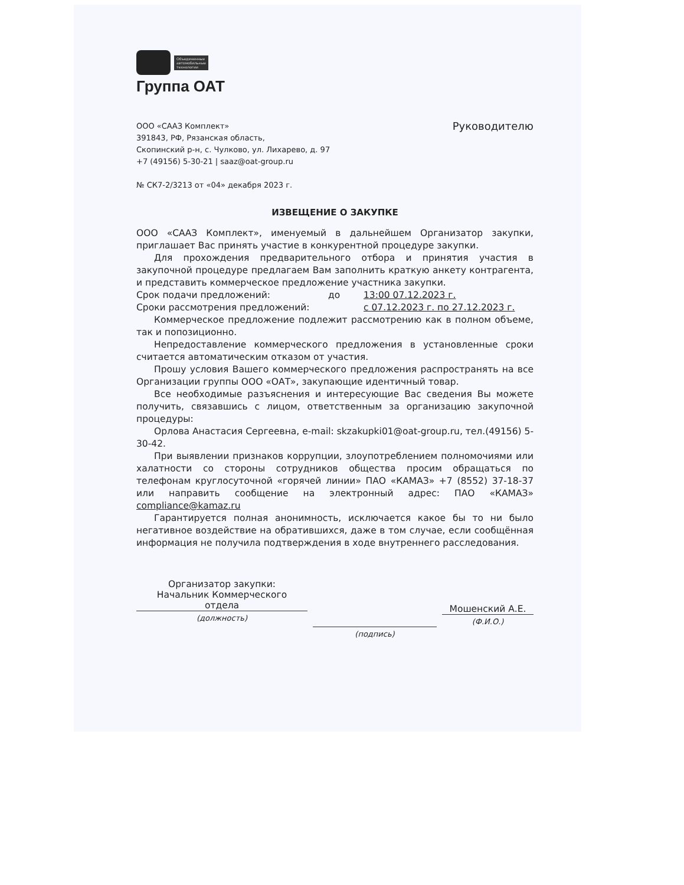Объединенные
автомобильные
технологии
Группа ОАТ
ООО «СААЗ Комплект»
391843, РФ, Рязанская область,
Скопинский р-н, с. Чулково, ул. Лихарево, д. 97
+7 (49156) 5-30-21 | saaz@oat-group.ru
Руководителю
№ СК7-2/3213 от «04» декабря 2023 г.
ИЗВЕЩЕНИЕ О ЗАКУПКЕ
ООО «СААЗ Комплект», именуемый в дальнейшем Организатор закупки, приглашает Вас принять участие в конкурентной процедуре закупки.
Для прохождения предварительного отбора и принятия участия в закупочной процедуре предлагаем Вам заполнить краткую анкету контрагента, и представить коммерческое предложение участника закупки.
Срок подачи предложений: до 13:00 07.12.2023 г.
Сроки рассмотрения предложений: с 07.12.2023 г. по 27.12.2023 г.
Коммерческое предложение подлежит рассмотрению как в полном объеме, так и попозиционно.
Непредоставление коммерческого предложения в установленные сроки считается автоматическим отказом от участия.
Прошу условия Вашего коммерческого предложения распространять на все Организации группы ООО «ОАТ», закупающие идентичный товар.
Все необходимые разъяснения и интересующие Вас сведения Вы можете получить, связавшись с лицом, ответственным за организацию закупочной процедуры:
Орлова Анастасия Сергеевна, e-mail: skzakupki01@oat-group.ru, тел.(49156) 5-30-42.
При выявлении признаков коррупции, злоупотреблением полномочиями или халатности со стороны сотрудников общества просим обращаться по телефонам круглосуточной «горячей линии» ПАО «КАМАЗ» +7 (8552) 37-18-37 или направить сообщение на электронный адрес: ПАО «КАМАЗ» compliance@kamaz.ru
Гарантируется полная анонимность, исключается какое бы то ни было негативное воздействие на обратившихся, даже в том случае, если сообщённая информация не получила подтверждения в ходе внутреннего расследования.
Организатор закупки:
Начальник Коммерческого
отдела
(должность)
(подпись)
Мошенский А.Е.
(Ф.И.О.)